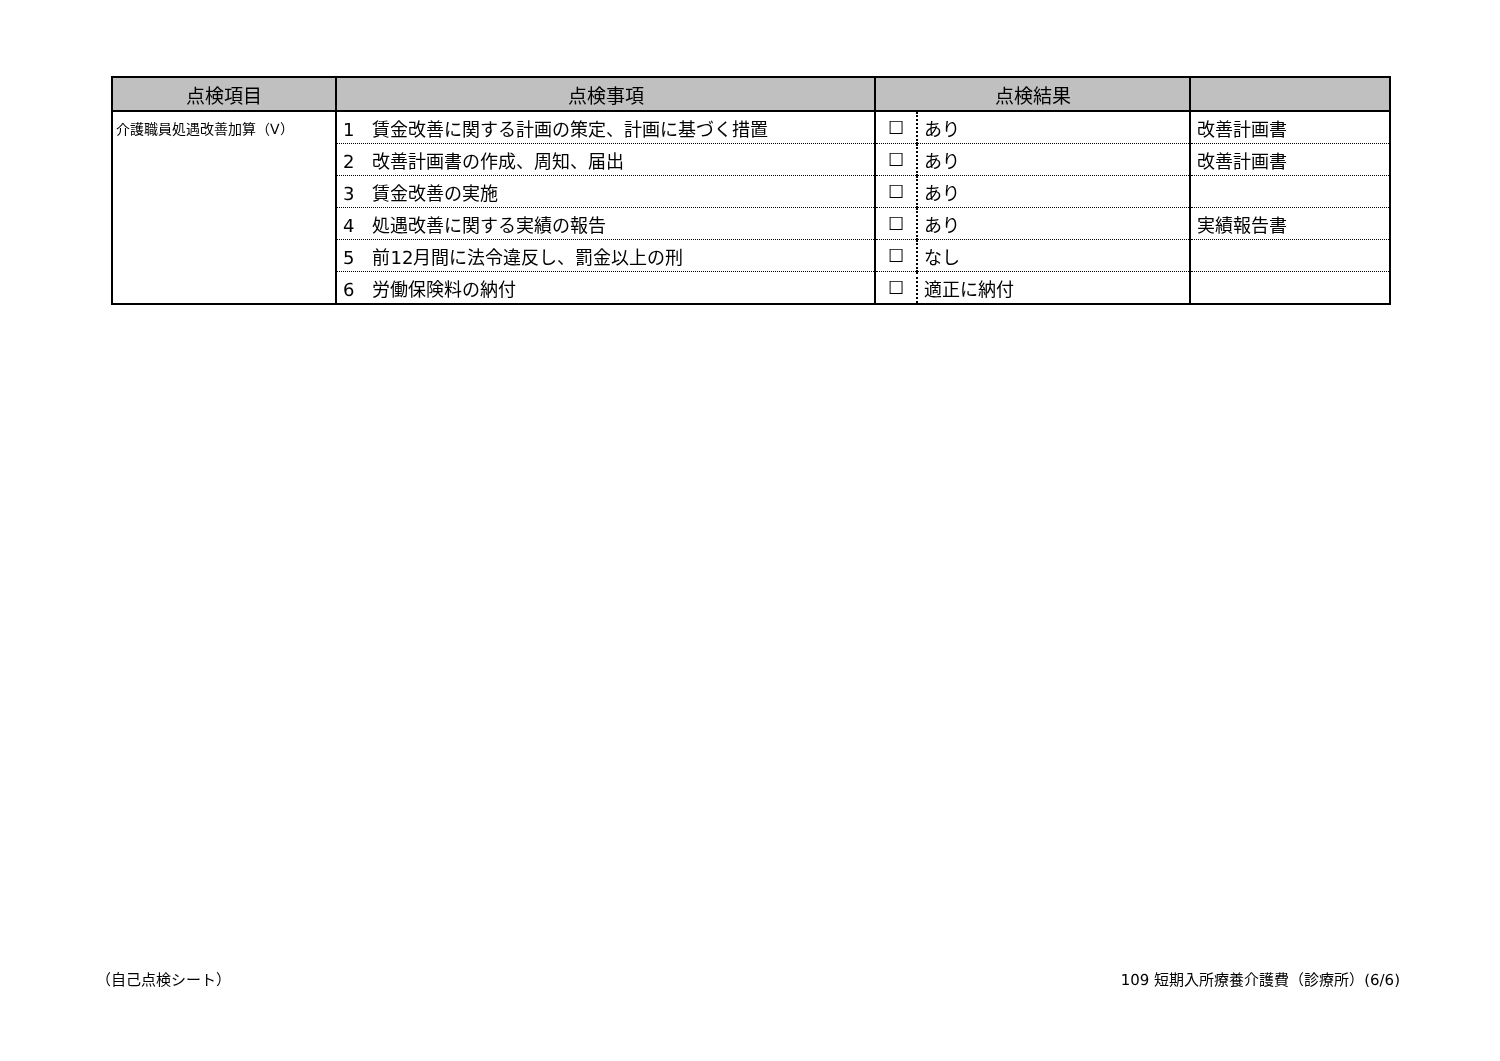| 点検項目 | 点検事項 | 点検結果 | | |
| --- | --- | --- | --- | --- |
| 介護職員処遇改善加算（Ⅴ） | 1 賃金改善に関する計画の策定、計画に基づく措置 | ☐ | あり | 改善計画書 |
| | 2 改善計画書の作成、周知、届出 | ☐ | あり | 改善計画書 |
| | 3 賃金改善の実施 | ☐ | あり | |
| | 4 処遇改善に関する実績の報告 | ☐ | あり | 実績報告書 |
| | 5 前12月間に法令違反し、罰金以上の刑 | ☐ | なし | |
| | 6 労働保険料の納付 | ☐ | 適正に納付 | |
（自己点検シート）
109 短期入所療養介護費（診療所）(6/6)